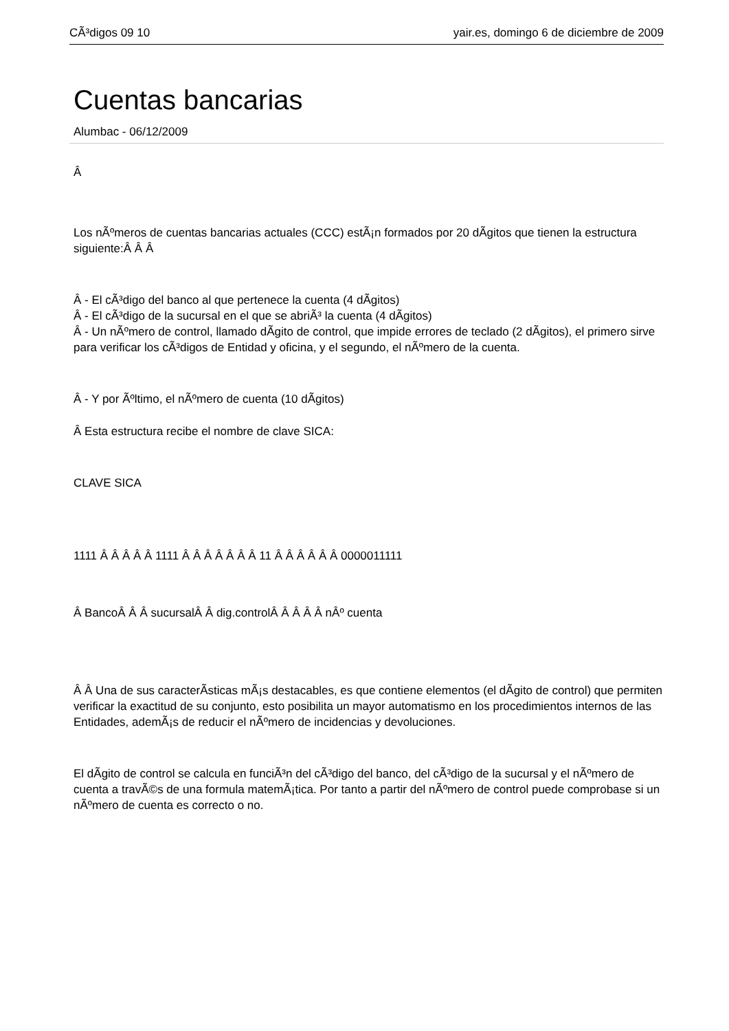CÃ³digos 09 10 yair.es, domingo 6 de diciembre de 2009
Cuentas bancarias
Alumbac - 06/12/2009
Â
Los nÃºmeros de cuentas bancarias actuales (CCC) estÃ¡n formados por 20 dÃ­gitos que tienen la estructura siguiente:Â Â Â
Â - El cÃ³digo del banco al que pertenece la cuenta (4 dÃ­gitos)
Â - El cÃ³digo de la sucursal en el que se abriÃ³ la cuenta (4 dÃ­gitos)
Â - Un nÃºmero de control, llamado dÃ­gito de control, que impide errores de teclado (2 dÃ­gitos), el primero sirve para verificar los cÃ³digos de Entidad y oficina, y el segundo, el nÃºmero de la cuenta.
Â - Y por Ãºltimo, el nÃºmero de cuenta (10 dÃ­gitos)
Â Esta estructura recibe el nombre de clave SICA:
CLAVE SICA
1111 Â Â Â Â Â 1111 Â Â Â Â Â Â Â 11 Â Â Â Â Â Â 0000011111
Â BancoÂ Â Â sucursalÂ Â dig.controlÂ Â Â Â Â nÂº cuenta
Â Â Una de sus caracterÃ­sticas mÃ¡s destacables, es que contiene elementos (el dÃ­gito de control) que permiten verificar la exactitud de su conjunto, esto posibilita un mayor automatismo en los procedimientos internos de las Entidades, ademÃ¡s de reducir el nÃºmero de incidencias y devoluciones.
El dÃ­gito de control se calcula en funciÃ³n del cÃ³digo del banco, del cÃ³digo de la sucursal y el nÃºmero de cuenta a travÃ©s de una formula matemÃ¡tica. Por tanto a partir del nÃºmero de control puede comprobase si un nÃºmero de cuenta es correcto o no.